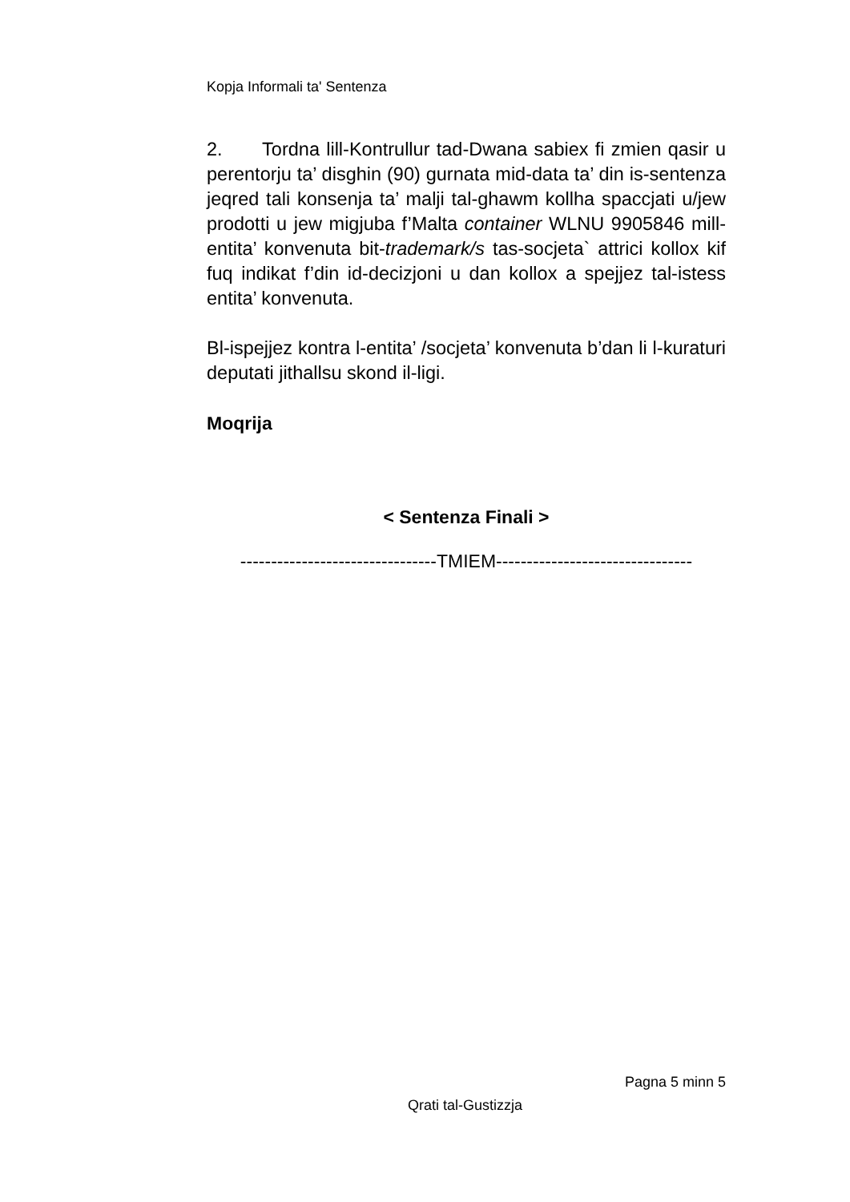Kopja Informali ta' Sentenza
2. Tordna lill-Kontrullur tad-Dwana sabiex fi zmien qasir u perentorju ta’ disghin (90) gurnata mid-data ta’ din is-sentenza jeqred tali konsenja ta’ malji tal-ghawm kollha spaccjati u/jew prodotti u jew migjuba f’Malta container WLNU 9905846 mill-entita’ konvenuta bit-trademark/s tas-socjeta` attrici kollox kif fuq indikat f’din id-decizjoni u dan kollox a spejjez tal-istess entita’ konvenuta.
Bl-ispejjez kontra l-entita’ /socjeta’ konvenuta b’dan li l-kuraturi deputati jithallsu skond il-ligi.
Moqrija
< Sentenza Finali >
--------------------------------TMIEM--------------------------------
Pagna 5 minn 5
Qrati tal-Gustizzja